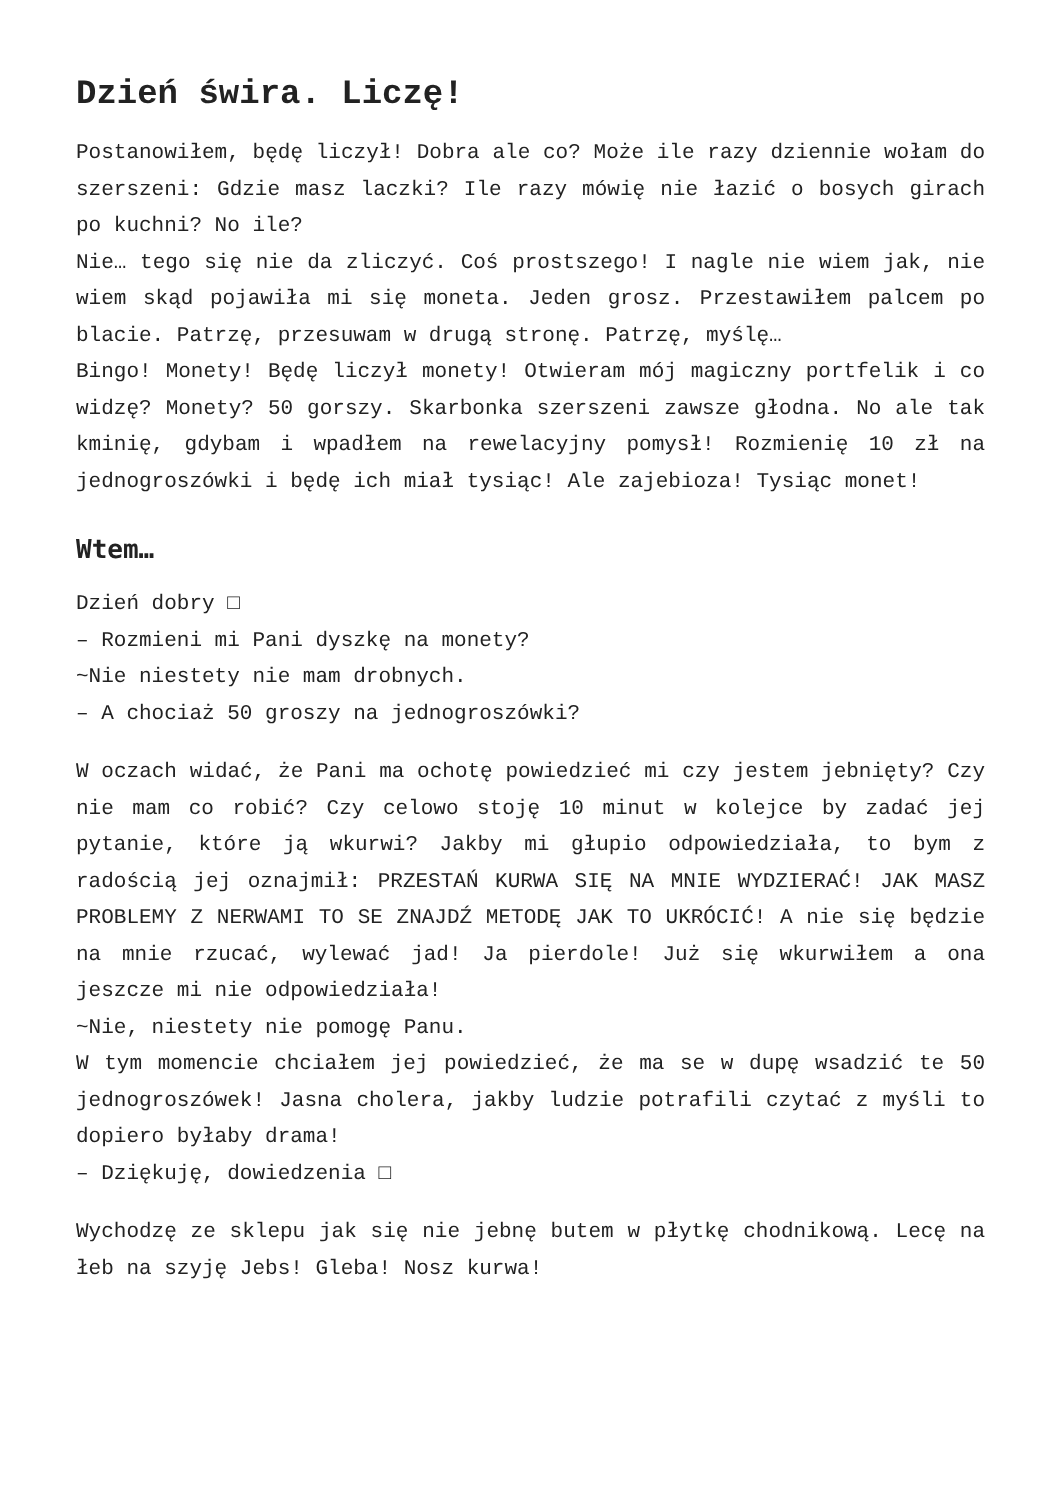Dzień świra. Liczę!
Postanowiłem, będę liczył! Dobra ale co? Może ile razy dziennie wołam do szerszeni: Gdzie masz laczki? Ile razy mówię nie łazić o bosych girach po kuchni? No ile?
Nie… tego się nie da zliczyć. Coś prostszego! I nagle nie wiem jak, nie wiem skąd pojawiła mi się moneta. Jeden grosz. Przestawiłem palcem po blacie. Patrzę, przesuwam w drugą stronę. Patrzę, myślę…
Bingo! Monety! Będę liczył monety! Otwieram mój magiczny portfelik i co widzę? Monety? 50 gorszy. Skarbonka szerszeni zawsze głodna. No ale tak kminię, gdybam i wpadłem na rewelacyjny pomysł! Rozmienię 10 zł na jednogroszówki i będę ich miał tysiąc! Ale zajebioza! Tysiąc monet!
Wtem…
Dzień dobry □
– Rozmieni mi Pani dyszkę na monety?
~Nie niestety nie mam drobnych.
– A chociaż 50 groszy na jednogroszówki?
W oczach widać, że Pani ma ochotę powiedzieć mi czy jestem jebnięty? Czy nie mam co robić? Czy celowo stoję 10 minut w kolejce by zadać jej pytanie, które ją wkurwi? Jakby mi głupio odpowiedziała, to bym z radością jej oznajmił: PRZESTAŃ KURWA SIĘ NA MNIE WYDZIERAĆ! JAK MASZ PROBLEMY Z NERWAMI TO SE ZNAJDŹ METODĘ JAK TO UKRÓCIĆ! A nie się będzie na mnie rzucać, wylewać jad! Ja pierdole! Już się wkurwiłem a ona jeszcze mi nie odpowiedziała!
~Nie, niestety nie pomogę Panu.
W tym momencie chciałem jej powiedzieć, że ma se w dupę wsadzić te 50 jednogroszówek! Jasna cholera, jakby ludzie potrafili czytać z myśli to dopiero byłaby drama!
– Dziękuję, dowiedzenia □
Wychodzę ze sklepu jak się nie jebnę butem w płytkę chodnikową. Lecę na łeb na szyję Jebs! Gleba! Nosz kurwa!